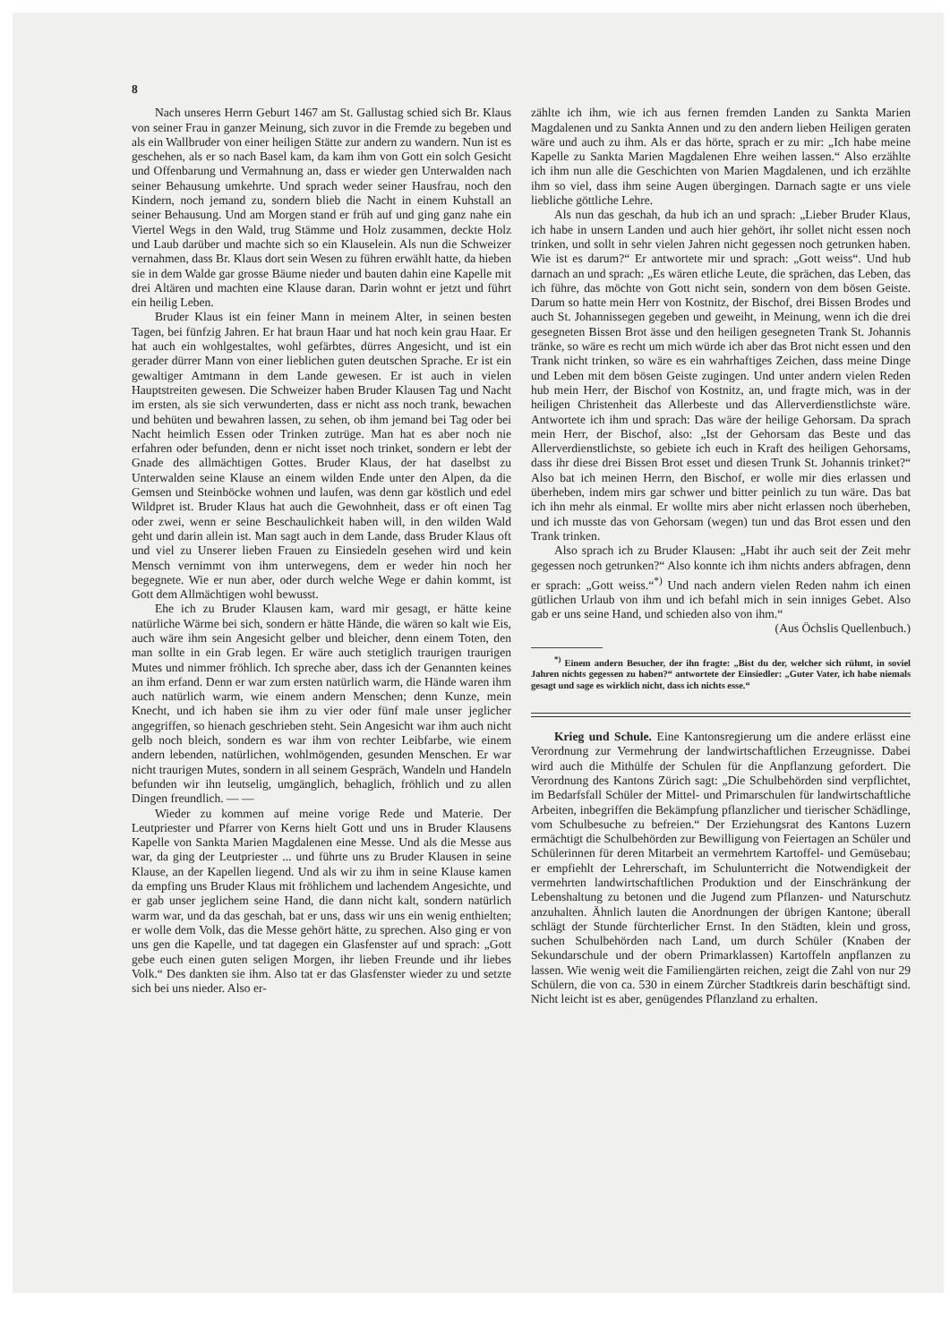8
Nach unseres Herrn Geburt 1467 am St. Gallustag schied sich Br. Klaus von seiner Frau in ganzer Meinung, sich zuvor in die Fremde zu begeben und als ein Wallbruder von einer heiligen Stätte zur andern zu wandern. Nun ist es geschehen, als er so nach Basel kam, da kam ihm von Gott ein solch Gesicht und Offenbarung und Vermahnung an, dass er wieder gen Unterwalden nach seiner Behausung umkehrte. Und sprach weder seiner Hausfrau, noch den Kindern, noch jemand zu, sondern blieb die Nacht in einem Kuhstall an seiner Behausung. Und am Morgen stand er früh auf und ging ganz nahe ein Viertel Wegs in den Wald, trug Stämme und Holz zusammen, deckte Holz und Laub darüber und machte sich so ein Klauselein. Als nun die Schweizer vernahmen, dass Br. Klaus dort sein Wesen zu führen erwählt hatte, da hieben sie in dem Walde gar grosse Bäume nieder und bauten dahin eine Kapelle mit drei Altären und machten eine Klause daran. Darin wohnt er jetzt und führt ein heilig Leben.
Bruder Klaus ist ein feiner Mann in meinem Alter, in seinen besten Tagen, bei fünfzig Jahren. Er hat braun Haar und hat noch kein grau Haar. Er hat auch ein wohlgestaltes, wohl gefärbtes, dürres Angesicht, und ist ein gerader dürrer Mann von einer lieblichen guten deutschen Sprache. Er ist ein gewaltiger Amtmann in dem Lande gewesen. Er ist auch in vielen Hauptstreiten gewesen. Die Schweizer haben Bruder Klausen Tag und Nacht im ersten, als sie sich verwunderten, dass er nicht ass noch trank, bewachen und behüten und bewahren lassen, zu sehen, ob ihm jemand bei Tag oder bei Nacht heimlich Essen oder Trinken zutrüge. Man hat es aber noch nie erfahren oder befunden, denn er nicht isset noch trinket, sondern er lebt der Gnade des allmächtigen Gottes. Bruder Klaus, der hat daselbst zu Unterwalden seine Klause an einem wilden Ende unter den Alpen, da die Gemsen und Steinböcke wohnen und laufen, was denn gar köstlich und edel Wildpret ist. Bruder Klaus hat auch die Gewohnheit, dass er oft einen Tag oder zwei, wenn er seine Beschaulichkeit haben will, in den wilden Wald geht und darin allein ist. Man sagt auch in dem Lande, dass Bruder Klaus oft und viel zu Unserer lieben Frauen zu Einsiedeln gesehen wird und kein Mensch vernimmt von ihm unterwegens, dem er weder hin noch her begegnete. Wie er nun aber, oder durch welche Wege er dahin kommt, ist Gott dem Allmächtigen wohl bewusst.
Ehe ich zu Bruder Klausen kam, ward mir gesagt, er hätte keine natürliche Wärme bei sich, sondern er hätte Hände, die wären so kalt wie Eis, auch wäre ihm sein Angesicht gelber und bleicher, denn einem Toten, den man sollte in ein Grab legen. Er wäre auch stetiglich traurigen traurigen Mutes und nimmer fröhlich. Ich spreche aber, dass ich der Genannten keines an ihm erfand. Denn er war zum ersten natürlich warm, die Hände waren ihm auch natürlich warm, wie einem andern Menschen; denn Kunze, mein Knecht, und ich haben sie ihm zu vier oder fünf male unser jeglicher angegriffen, so hienach geschrieben steht. Sein Angesicht war ihm auch nicht gelb noch bleich, sondern es war ihm von rechter Leibfarbe, wie einem andern lebenden, natürlichen, wohlmögenden, gesunden Menschen. Er war nicht traurigen Mutes, sondern in all seinem Gespräch, Wandeln und Handeln befunden wir ihn leutselig, umgänglich, behaglich, fröhlich und zu allen Dingen freundlich. — —
Wieder zu kommen auf meine vorige Rede und Materie. Der Leutpriester und Pfarrer von Kerns hielt Gott und uns in Bruder Klausens Kapelle von Sankta Marien Magdalenen eine Messe. Und als die Messe aus war, da ging der Leutpriester ... und führte uns zu Bruder Klausen in seine Klause, an der Kapellen liegend. Und als wir zu ihm in seine Klause kamen da empfing uns Bruder Klaus mit fröhlichem und lachendem Angesichte, und er gab unser jeglichem seine Hand, die dann nicht kalt, sondern natürlich warm war, und da das geschah, bat er uns, dass wir uns ein wenig enthielten; er wolle dem Volk, das die Messe gehört hätte, zu sprechen. Also ging er von uns gen die Kapelle, und tat dagegen ein Glasfenster auf und sprach: „Gott gebe euch einen guten seligen Morgen, ihr lieben Freunde und ihr liebes Volk.“ Des dankten sie ihm. Also tat er das Glasfenster wieder zu und setzte sich bei uns nieder. Also er-
zählte ich ihm, wie ich aus fernen fremden Landen zu Sankta Marien Magdalenen und zu Sankta Annen und zu den andern lieben Heiligen geraten wäre und auch zu ihm. Als er das hörte, sprach er zu mir: „Ich habe meine Kapelle zu Sankta Marien Magdalenen Ehre weihen lassen.“ Also erzählte ich ihm nun alle die Geschichten von Marien Magdalenen, und ich erzählte ihm so viel, dass ihm seine Augen übergingen. Darnach sagte er uns viele liebliche göttliche Lehre.
Als nun das geschah, da hub ich an und sprach: „Lieber Bruder Klaus, ich habe in unsern Landen und auch hier gehört, ihr sollet nicht essen noch trinken, und sollt in sehr vielen Jahren nicht gegessen noch getrunken haben. Wie ist es darum?“ Er antwortete mir und sprach: „Gott weiss“. Und hub darnach an und sprach: „Es wären etliche Leute, die sprächen, das Leben, das ich führe, das möchte von Gott nicht sein, sondern von dem bösen Geiste. Darum so hatte mein Herr von Kostnitz, der Bischof, drei Bissen Brodes und auch St. Johannissegen gegeben und geweiht, in Meinung, wenn ich die drei gesegneten Bissen Brot ässe und den heiligen gesegneten Trank St. Johannis tränke, so wäre es recht um mich würde ich aber das Brot nicht essen und den Trank nicht trinken, so wäre es ein wahrhaftiges Zeichen, dass meine Dinge und Leben mit dem bösen Geiste zugingen. Und unter andern vielen Reden hub mein Herr, der Bischof von Kostnitz, an, und fragte mich, was in der heiligen Christenheit das Allerbeste und das Allerverdienstlichste wäre. Antwortete ich ihm und sprach: Das wäre der heilige Gehorsam. Da sprach mein Herr, der Bischof, also: „Ist der Gehorsam das Beste und das Allerverdienstlichste, so gebiete ich euch in Kraft des heiligen Gehorsams, dass ihr diese drei Bissen Brot esset und diesen Trunk St. Johannis trinket?“ Also bat ich meinen Herrn, den Bischof, er wolle mir dies erlassen und überheben, indem mirs gar schwer und bitter peinlich zu tun wäre. Das bat ich ihn mehr als einmal. Er wollte mirs aber nicht erlassen noch überheben, und ich musste das von Gehorsam (wegen) tun und das Brot essen und den Trank trinken.
Also sprach ich zu Bruder Klausen: „Habt ihr auch seit der Zeit mehr gegessen noch getrunken?“ Also konnte ich ihm nichts anders abfragen, denn er sprach: „Gott weiss.“<sup>*)</sup> Und nach andern vielen Reden nahm ich einen gütlichen Urlaub von ihm und ich befahl mich in sein inniges Gebet. Also gab er uns seine Hand, und schieden also von ihm.“
(Aus Öchslis Quellenbuch.)
<sup>*)</sup> Einem andern Besucher, der ihn fragte: „Bist du der, welcher sich rühmt, in soviel Jahren nichts gegessen zu haben?“ antwortete der Einsiedler: „Guter Vater, ich habe niemals gesagt und sage es wirklich nicht, dass ich nichts esse.“
Krieg und Schule. Eine Kantonsregierung um die andere erlässt eine Verordnung zur Vermehrung der landwirtschaftlichen Erzeugnisse. Dabei wird auch die Mithülfe der Schulen für die Anpflanzung gefordert. Die Verordnung des Kantons Zürich sagt: „Die Schulbehörden sind verpflichtet, im Bedarfsfall Schüler der Mittel- und Primarschulen für landwirtschaftliche Arbeiten, inbegriffen die Bekämpfung pflanzlicher und tierischer Schädlinge, vom Schulbesuche zu befreien.“ Der Erziehungsrat des Kantons Luzern ermächtigt die Schulbehörden zur Bewilligung von Feiertagen an Schüler und Schülerinnen für deren Mitarbeit an vermehrtem Kartoffel- und Gemüsebau; er empfiehlt der Lehrerschaft, im Schulunterricht die Notwendigkeit der vermehrten landwirtschaftlichen Produktion und der Einschränkung der Lebenshaltung zu betonen und die Jugend zum Pflanzen- und Naturschutz anzuhalten. Ähnlich lauten die Anordnungen der übrigen Kantone; überall schlägt der Stunde fürchterlicher Ernst. In den Städten, klein und gross, suchen Schulbehörden nach Land, um durch Schüler (Knaben der Sekundarschule und der obern Primarklassen) Kartoffeln anpflanzen zu lassen. Wie wenig weit die Familiengärten reichen, zeigt die Zahl von nur 29 Schülern, die von ca. 530 in einem Zürcher Stadtkreis darin beschäftigt sind. Nicht leicht ist es aber, genügendes Pflanzland zu erhalten.